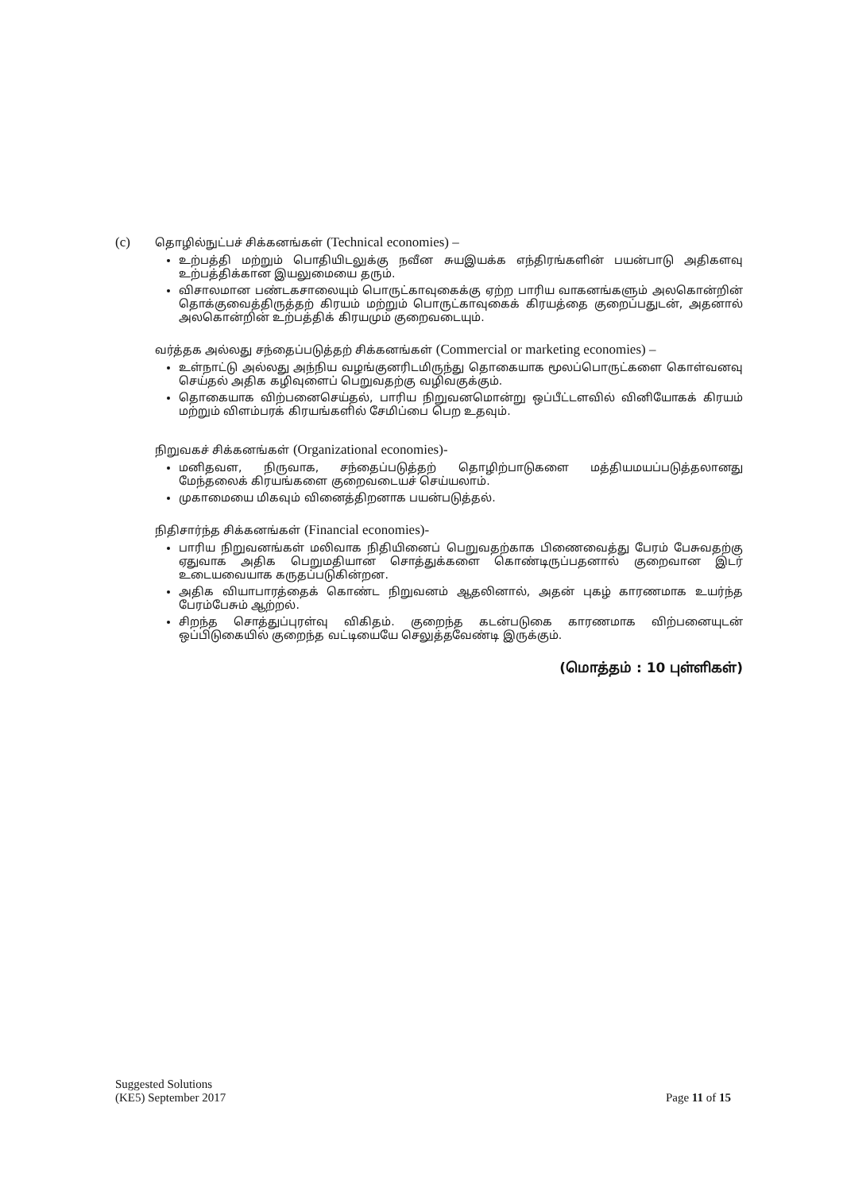(c) தொழில்நுட்பச் சிக்கனங்கள் (Technical economies) –
உற்பத்தி மற்றும் பொதியிடலுக்கு நவீன சுயஇயக்க எந்திரங்களின் பயன்பாடு அதிகளவு உற்பத்திக்கான இயலுமையை தரும்.
விசாலமான பண்டகசாலையும் பொருட்காவுகைக்கு ஏற்ற பாரிய வாகனங்களும் அலகொன்றின் தொக்குவைத்திருத்தற் கிரயம் மற்றும் பொருட்காவுகைக் கிரயத்தை குறைப்பதுடன், அதனால் அலகொன்றின் உற்பத்திக் கிரயமும் குறைவடையும்.
வர்த்தக அல்லது சந்தைப்படுத்தற் சிக்கனங்கள் (Commercial or marketing economies) –
உள்நாட்டு அல்லது அந்நிய வழங்குனரிடமிருந்து தொகையாக மூலப்பொருட்களை கொள்வனவு செய்தல் அதிக கழிவுளைப் பெறுவதற்கு வழிவகுக்கும்.
தொகையாக விற்பனைசெய்தல், பாரிய நிறுவனமொன்று ஒப்பீட்டளவில் வினியோகக் கிரயம் மற்றும் விளம்பரக் கிரயங்களில் சேமிப்பை பெற உதவும்.
நிறுவகச் சிக்கனங்கள் (Organizational economies)-
மனிதவள, நிருவாக, சந்தைப்படுத்தற் தொழிற்பாடுகளை மத்தியமயப்படுத்தலானது மேந்தலைக் கிரயங்களை குறைவடையச் செய்யலாம்.
முகாமையை மிகவும் வினைத்திறனாக பயன்படுத்தல்.
நிதிசார்ந்த சிக்கனங்கள் (Financial economies)-
பாரிய நிறுவனங்கள் மலிவாக நிதியினைப் பெறுவதற்காக பிணைவைத்து பேரம் பேசுவதற்கு ஏதுவாக அதிக பெறுமதியான சொத்துக்களை கொண்டிருப்பதனால் குறைவான இடர் உடையவையாக கருதப்படுகின்றன.
அதிக வியாபாரத்தைக் கொண்ட நிறுவனம் ஆதலினால், அதன் புகழ் காரணமாக உயர்ந்த பேரம்பேசும் ஆற்றல்.
சிறந்த சொத்துப்புரள்வு விகிதம். குறைந்த கடன்படுகை காரணமாக விற்பனையுடன் ஒப்பிடுகையில் குறைந்த வட்டியையே செலுத்தவேண்டி இருக்கும்.
(மொத்தம் : 10 புள்ளிகள்)
Suggested Solutions
(KE5) September 2017
Page 11 of 15